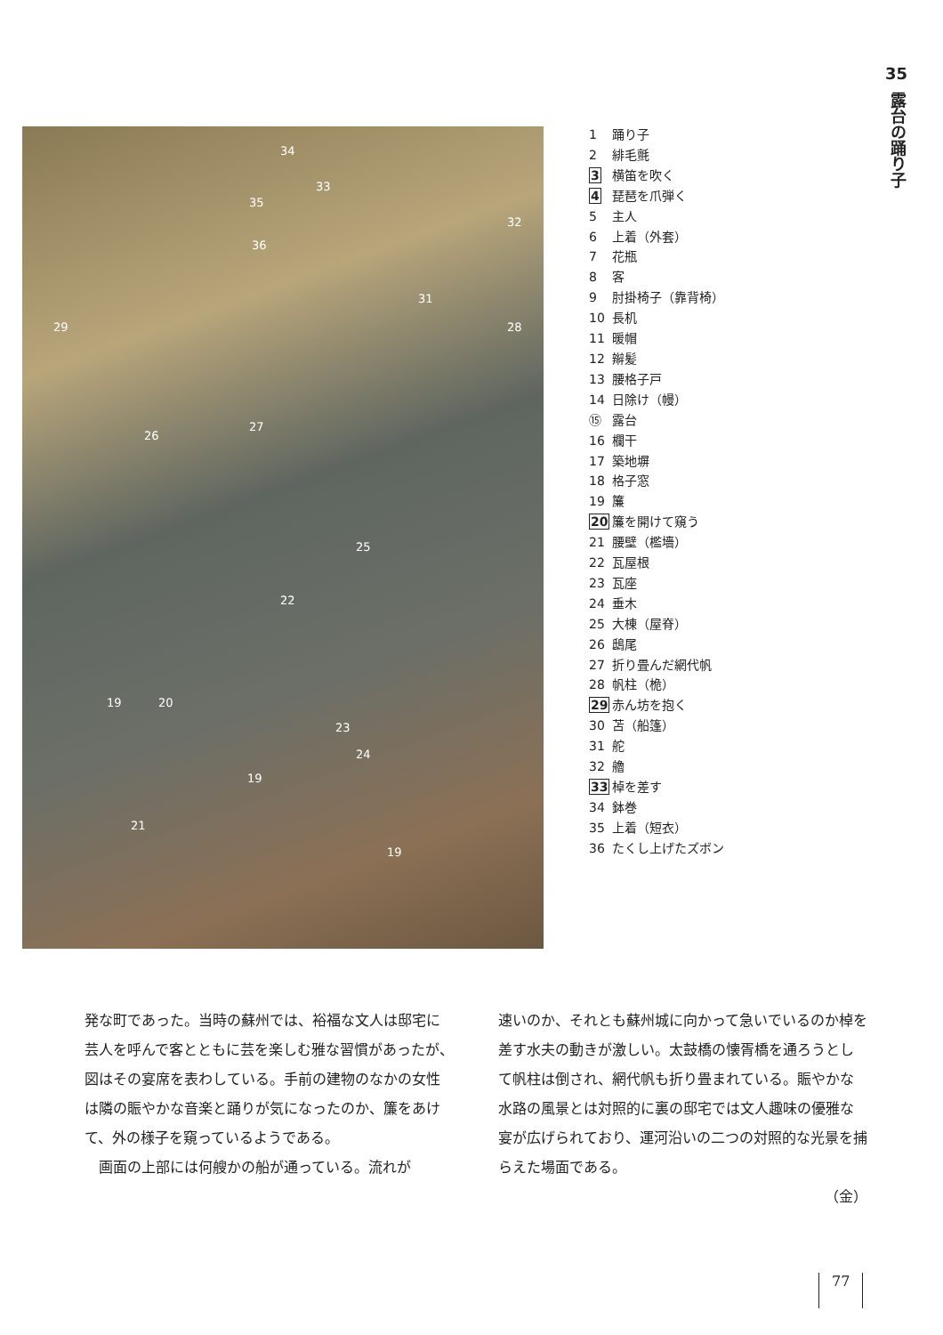35
露台の踊り子
34
33
35
32
36
31
29 28
27
26
25
22
19 20
23
24
19
21
19
1 踊り子
2 緋毛氈
3 横笛を吹く
4 琵琶を爪弾く
5 主人
6 上着（外套）
7 花瓶
8 客
9 肘掛椅子（靠背椅）
10 長机
11 暖帽
12 辮髪
13 腰格子戸
14 日除け（幔）
⑮ 露台
16 欄干
17 築地塀
18 格子窓
19 簾
20 簾を開けて窺う
21 腰壁（檻墻）
22 瓦屋根
23 瓦座
24 垂木
25 大棟（屋脊）
26 鴟尾
27 折り畳んだ網代帆
28 帆柱（桅）
29 赤ん坊を抱く
30 苫（船篷）
31 舵
32 艪
33 棹を差す
34 鉢巻
35 上着（短衣）
36 たくし上げたズボン
発な町であった。当時の蘇州では、裕福な文人は邸宅に芸人を呼んで客とともに芸を楽しむ雅な習慣があったが、図はその宴席を表わしている。手前の建物のなかの女性は隣の賑やかな音楽と踊りが気になったのか、簾をあけて、外の様子を窺っているようである。
　画面の上部には何艘かの船が通っている。流れが
速いのか、それとも蘇州城に向かって急いでいるのか棹を差す水夫の動きが激しい。太鼓橋の懐胥橋を通ろうとして帆柱は倒され、網代帆も折り畳まれている。賑やかな水路の風景とは対照的に裏の邸宅では文人趣味の優雅な宴が広げられており、運河沿いの二つの対照的な光景を捕らえた場面である。
（金）
77